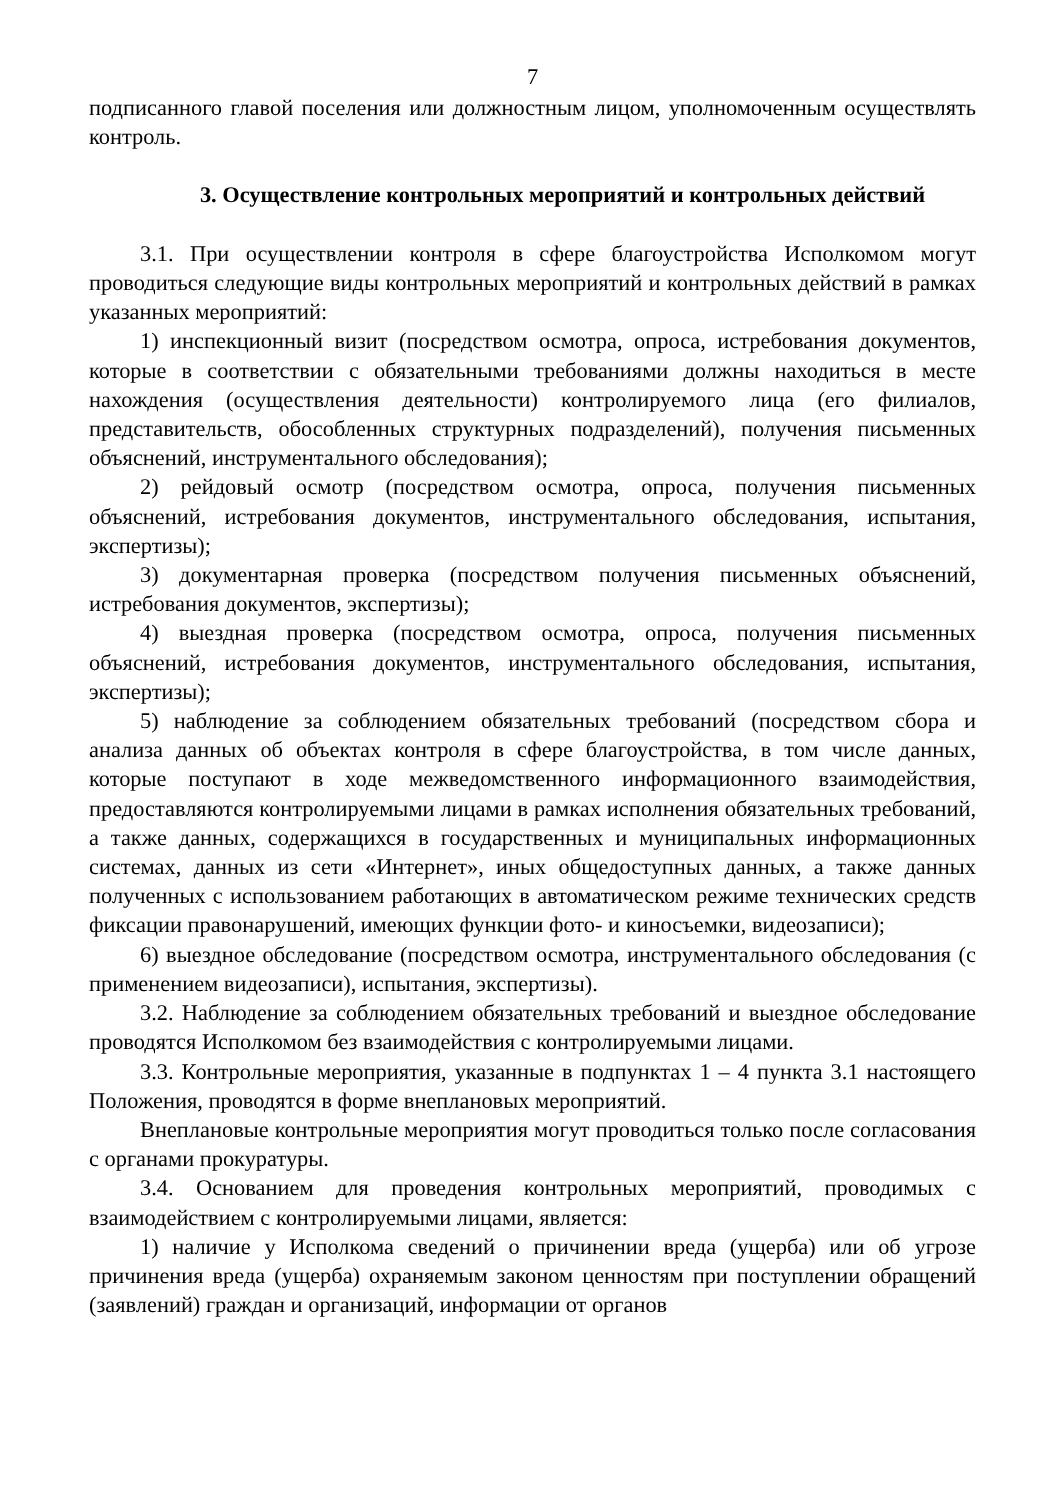7
подписанного главой поселения или должностным лицом, уполномоченным осуществлять контроль.
3. Осуществление контрольных мероприятий и контрольных действий
3.1. При осуществлении контроля в сфере благоустройства Исполкомом могут проводиться следующие виды контрольных мероприятий и контрольных действий в рамках указанных мероприятий:
1) инспекционный визит (посредством осмотра, опроса, истребования документов, которые в соответствии с обязательными требованиями должны находиться в месте нахождения (осуществления деятельности) контролируемого лица (его филиалов, представительств, обособленных структурных подразделений), получения письменных объяснений, инструментального обследования);
2) рейдовый осмотр (посредством осмотра, опроса, получения письменных объяснений, истребования документов, инструментального обследования, испытания, экспертизы);
3) документарная проверка (посредством получения письменных объяснений, истребования документов, экспертизы);
4) выездная проверка (посредством осмотра, опроса, получения письменных объяснений, истребования документов, инструментального обследования, испытания, экспертизы);
5) наблюдение за соблюдением обязательных требований (посредством сбора и анализа данных об объектах контроля в сфере благоустройства, в том числе данных, которые поступают в ходе межведомственного информационного взаимодействия, предоставляются контролируемыми лицами в рамках исполнения обязательных требований, а также данных, содержащихся в государственных и муниципальных информационных системах, данных из сети «Интернет», иных общедоступных данных, а также данных полученных с использованием работающих в автоматическом режиме технических средств фиксации правонарушений, имеющих функции фото- и киносъемки, видеозаписи);
6) выездное обследование (посредством осмотра, инструментального обследования (с применением видеозаписи), испытания, экспертизы).
3.2. Наблюдение за соблюдением обязательных требований и выездное обследование проводятся Исполкомом без взаимодействия с контролируемыми лицами.
3.3. Контрольные мероприятия, указанные в подпунктах 1 – 4 пункта 3.1 настоящего Положения, проводятся в форме внеплановых мероприятий.
Внеплановые контрольные мероприятия могут проводиться только после согласования с органами прокуратуры.
3.4. Основанием для проведения контрольных мероприятий, проводимых с взаимодействием с контролируемыми лицами, является:
1) наличие у Исполкома сведений о причинении вреда (ущерба) или об угрозе причинения вреда (ущерба) охраняемым законом ценностям при поступлении обращений (заявлений) граждан и организаций, информации от органов